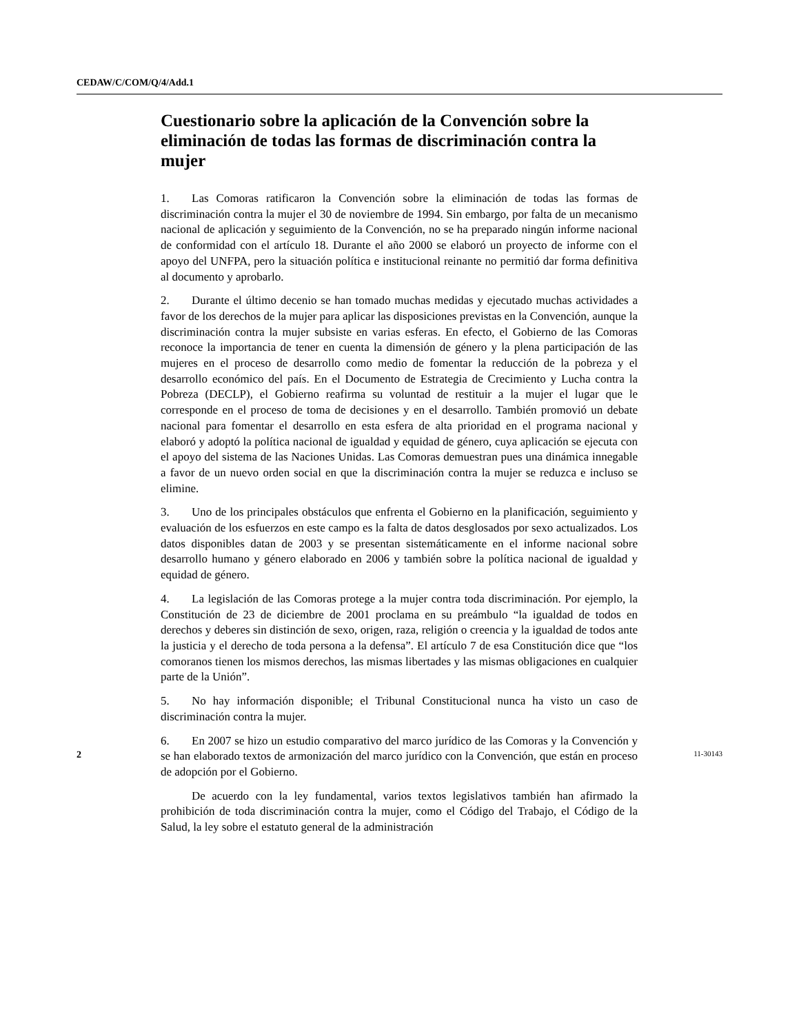CEDAW/C/COM/Q/4/Add.1
Cuestionario sobre la aplicación de la Convención sobre la eliminación de todas las formas de discriminación contra la mujer
1. Las Comoras ratificaron la Convención sobre la eliminación de todas las formas de discriminación contra la mujer el 30 de noviembre de 1994. Sin embargo, por falta de un mecanismo nacional de aplicación y seguimiento de la Convención, no se ha preparado ningún informe nacional de conformidad con el artículo 18. Durante el año 2000 se elaboró un proyecto de informe con el apoyo del UNFPA, pero la situación política e institucional reinante no permitió dar forma definitiva al documento y aprobarlo.
2. Durante el último decenio se han tomado muchas medidas y ejecutado muchas actividades a favor de los derechos de la mujer para aplicar las disposiciones previstas en la Convención, aunque la discriminación contra la mujer subsiste en varias esferas. En efecto, el Gobierno de las Comoras reconoce la importancia de tener en cuenta la dimensión de género y la plena participación de las mujeres en el proceso de desarrollo como medio de fomentar la reducción de la pobreza y el desarrollo económico del país. En el Documento de Estrategia de Crecimiento y Lucha contra la Pobreza (DECLP), el Gobierno reafirma su voluntad de restituir a la mujer el lugar que le corresponde en el proceso de toma de decisiones y en el desarrollo. También promovió un debate nacional para fomentar el desarrollo en esta esfera de alta prioridad en el programa nacional y elaboró y adoptó la política nacional de igualdad y equidad de género, cuya aplicación se ejecuta con el apoyo del sistema de las Naciones Unidas. Las Comoras demuestran pues una dinámica innegable a favor de un nuevo orden social en que la discriminación contra la mujer se reduzca e incluso se elimine.
3. Uno de los principales obstáculos que enfrenta el Gobierno en la planificación, seguimiento y evaluación de los esfuerzos en este campo es la falta de datos desglosados por sexo actualizados. Los datos disponibles datan de 2003 y se presentan sistemáticamente en el informe nacional sobre desarrollo humano y género elaborado en 2006 y también sobre la política nacional de igualdad y equidad de género.
4. La legislación de las Comoras protege a la mujer contra toda discriminación. Por ejemplo, la Constitución de 23 de diciembre de 2001 proclama en su preámbulo “la igualdad de todos en derechos y deberes sin distinción de sexo, origen, raza, religión o creencia y la igualdad de todos ante la justicia y el derecho de toda persona a la defensa”. El artículo 7 de esa Constitución dice que “los comoranos tienen los mismos derechos, las mismas libertades y las mismas obligaciones en cualquier parte de la Unión”.
5. No hay información disponible; el Tribunal Constitucional nunca ha visto un caso de discriminación contra la mujer.
6. En 2007 se hizo un estudio comparativo del marco jurídico de las Comoras y la Convención y se han elaborado textos de armonización del marco jurídico con la Convención, que están en proceso de adopción por el Gobierno.
De acuerdo con la ley fundamental, varios textos legislativos también han afirmado la prohibición de toda discriminación contra la mujer, como el Código del Trabajo, el Código de la Salud, la ley sobre el estatuto general de la administración
2 11-30143